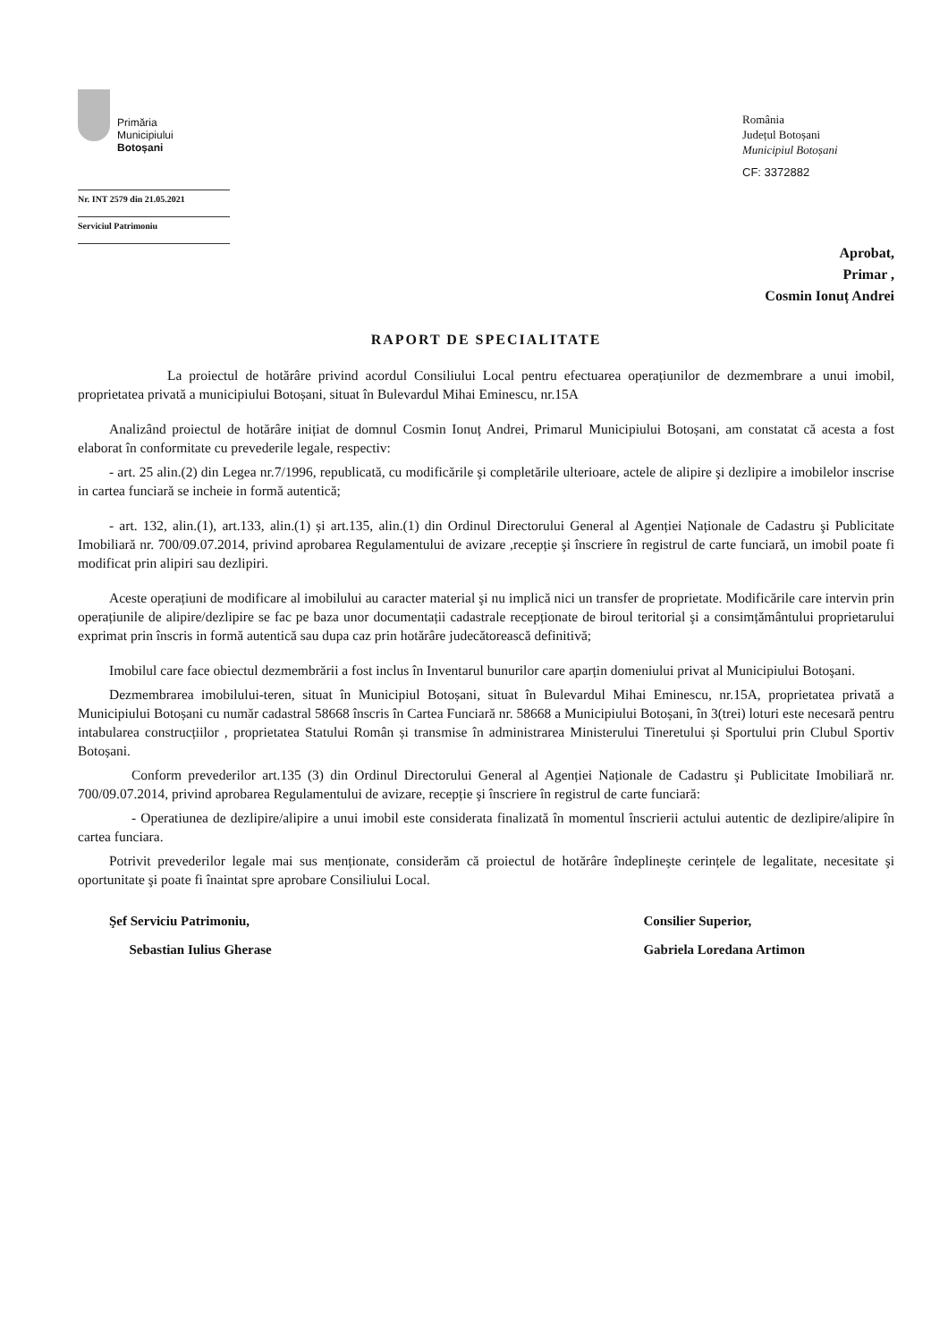Primăria
Municipiului
Botoșani
Nr. INT 2579 din 21.05.2021
Serviciul Patrimoniu
România
Județul Botoșani
Municipiul Botoșani
CF: 3372882
Aprobat,
Primar ,
Cosmin Ionuț Andrei
RAPORT DE SPECIALITATE
La proiectul de hotărâre privind acordul Consiliului Local pentru efectuarea operațiunilor de dezmembrare a unui imobil, proprietatea privată a municipiului Botoșani, situat în Bulevardul Mihai Eminescu, nr.15A
Analizând proiectul de hotărâre inițiat de domnul Cosmin Ionuț Andrei, Primarul Municipiului Botoșani, am constatat că acesta a fost elaborat în conformitate cu prevederile legale, respectiv:
- art. 25 alin.(2) din Legea nr.7/1996, republicată, cu modificările şi completările ulterioare, actele de alipire şi dezlipire a imobilelor inscrise in cartea funciară se incheie in formă autentică;
- art. 132, alin.(1), art.133, alin.(1) și art.135, alin.(1) din Ordinul Directorului General al Agenției Naționale de Cadastru şi Publicitate Imobiliară nr. 700/09.07.2014, privind aprobarea Regulamentului de avizare ,recepție şi înscriere în registrul de carte funciară, un imobil poate fi modificat prin alipiri sau dezlipiri.
Aceste operațiuni de modificare al imobilului au caracter material şi nu implică nici un transfer de proprietate. Modificările care intervin prin operațiunile de alipire/dezlipire se fac pe baza unor documentații cadastrale recepționate de biroul teritorial şi a consimțământului proprietarului exprimat prin înscris in formă autentică sau dupa caz prin hotărâre judecătorească definitivă;
Imobilul care face obiectul dezmembrării a fost inclus în Inventarul bunurilor care aparțin domeniului privat al Municipiului Botoşani.
Dezmembrarea imobilului-teren, situat în Municipiul Botoșani, situat în Bulevardul Mihai Eminescu, nr.15A, proprietatea privată a Municipiului Botoșani cu număr cadastral 58668 înscris în Cartea Funciară nr. 58668 a Municipiului Botoșani, în 3(trei) loturi este necesară pentru intabularea construcțiilor , proprietatea Statului Român și transmise în administrarea Ministerului Tineretului și Sportului prin Clubul Sportiv Botoșani.
Conform prevederilor art.135 (3) din Ordinul Directorului General al Agenției Naționale de Cadastru şi Publicitate Imobiliară nr. 700/09.07.2014, privind aprobarea Regulamentului de avizare, recepție şi înscriere în registrul de carte funciară:
- Operatiunea de dezlipire/alipire a unui imobil este considerata finalizată în momentul înscrierii actului autentic de dezlipire/alipire în cartea funciara.
Potrivit prevederilor legale mai sus menționate, considerăm că proiectul de hotărâre îndeplineşte cerințele de legalitate, necesitate şi oportunitate şi poate fi înaintat spre aprobare Consiliului Local.
Şef Serviciu Patrimoniu,
Sebastian Iulius Gherase
Consilier Superior,
Gabriela Loredana Artimon